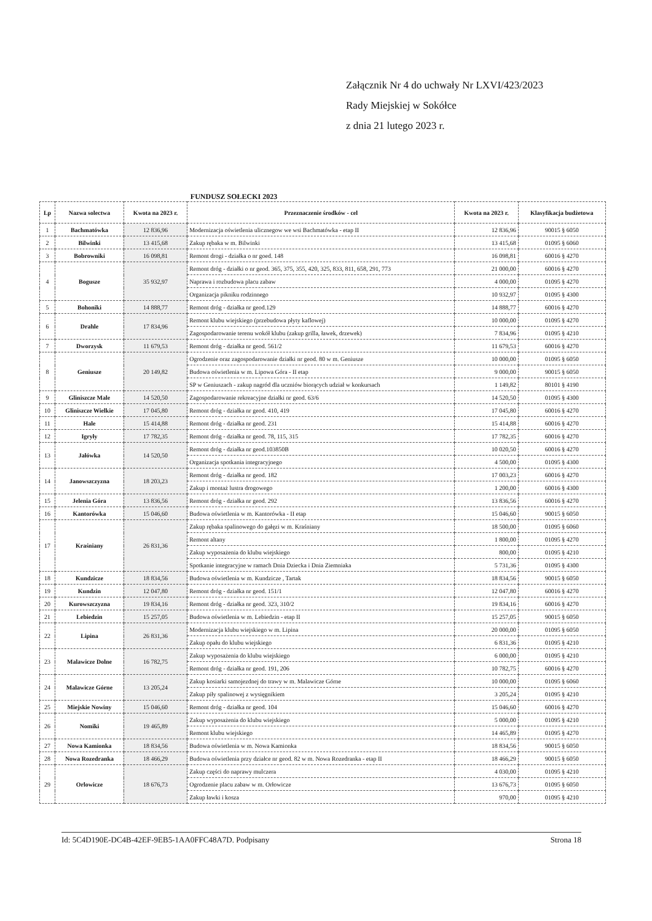Załącznik Nr 4 do uchwały Nr LXVI/423/2023
Rady Miejskiej w Sokółce
z dnia 21 lutego 2023 r.
FUNDUSZ SOŁECKI 2023
| Lp | Nazwa solectwa | Kwota na 2023 r. | Przeznaczenie środków - cel | Kwota na 2023 r. | Klasyfikacja budżetowa |
| --- | --- | --- | --- | --- | --- |
| 1 | Bachmatówka | 12 836,96 | Modernizacja oświetlenia ulicznegow we wsi Bachmatówka - etap II | 12 836,96 | 90015 § 6050 |
| 2 | Bilwinki | 13 415,68 | Zakup rębaka w m. Bilwinki | 13 415,68 | 01095 § 6060 |
| 3 | Bobrowniki | 16 098,81 | Remont drogi - działka o nr goed. 148 | 16 098,81 | 60016 § 4270 |
| 4 | Bogusze | 35 932,97 | Remont dróg - działki o nr geod. 365, 375, 355, 420, 325, 833, 811, 658, 291, 773 | 21 000,00 | 60016 § 4270 |
| | | | Naprawa i rozbudowa placu zabaw | 4 000,00 | 01095 § 4270 |
| | | | Organizacja pikniku rodzinnego | 10 932,97 | 01095 § 4300 |
| 5 | Bohoniki | 14 888,77 | Remont dróg - działka nr geod.129 | 14 888,77 | 60016 § 4270 |
| 6 | Drahle | 17 834,96 | Remont klubu wiejskiego (przebudowa płyty kaflowej) | 10 000,00 | 01095 § 4270 |
| | | | Zagospodarowanie terenu wokół klubu (zakup grilla, ławek, drzewek) | 7 834,96 | 01095 § 4210 |
| 7 | Dworzysk | 11 679,53 | Remont dróg - działka nr geod. 561/2 | 11 679,53 | 60016 § 4270 |
| 8 | Geniusze | 20 149,82 | Ogrodzenie oraz zagospodarowanie działki nr geod. 80 w m. Geniusze | 10 000,00 | 01095 § 6050 |
| | | | Budowa oświetlenia w m. Lipowa Góra - II etap | 9 000,00 | 90015 § 6050 |
| | | | SP w Geniuszach - zakup nagród dla uczniów biorących udział w konkursach | 1 149,82 | 80101 § 4190 |
| 9 | Gliniszcze Male | 14 520,50 | Zagospodarowanie rekreacyjne działki nr geod. 63/6 | 14 520,50 | 01095 § 4300 |
| 10 | Gliniszcze Wielkie | 17 045,80 | Remont dróg - działka nr geod. 410, 419 | 17 045,80 | 60016 § 4270 |
| 11 | Hale | 15 414,88 | Remont dróg - działka nr geod. 231 | 15 414,88 | 60016 § 4270 |
| 12 | Igryły | 17 782,35 | Remont dróg - działka nr geod. 78, 115, 315 | 17 782,35 | 60016 § 4270 |
| 13 | Jałówka | 14 520,50 | Remont dróg - działka nr geod.103850B | 10 020,50 | 60016 § 4270 |
| | | | Organizacja spotkania integracyjnego | 4 500,00 | 01095 § 4300 |
| 14 | Janowszczyzna | 18 203,23 | Remont dróg - działka nr geod. 182 | 17 003,23 | 60016 § 4270 |
| | | | Zakup i montaż lustra drogowego | 1 200,00 | 60016 § 4300 |
| 15 | Jelenia Góra | 13 836,56 | Remont dróg - działka nr geod. 292 | 13 836,56 | 60016 § 4270 |
| 16 | Kantorówka | 15 046,60 | Budowa oświetlenia w m. Kantorówka - II etap | 15 046,60 | 90015 § 6050 |
| 17 | Kraśniany | 26 831,36 | Zakup rębaka spalinowego do gałęzi w m. Kraśniany | 18 500,00 | 01095 § 6060 |
| | | | Remont altany | 1 800,00 | 01095 § 4270 |
| | | | Zakup wyposażenia do klubu wiejskiego | 800,00 | 01095 § 4210 |
| | | | Spotkanie integracyjne w ramach Dnia Dziecka i Dnia Ziemniaka | 5 731,36 | 01095 § 4300 |
| 18 | Kundzicze | 18 834,56 | Budowa oświetlenia w m. Kundzicze , Tartak | 18 834,56 | 90015 § 6050 |
| 19 | Kundzin | 12 047,80 | Remont dróg - działka nr geod. 151/1 | 12 047,80 | 60016 § 4270 |
| 20 | Kurowszczyzna | 19 834,16 | Remont dróg - działka nr geod. 323, 310/2 | 19 834,16 | 60016 § 4270 |
| 21 | Lebiedzin | 15 257,05 | Budowa oświetlenia w m. Lebiedzin - etap II | 15 257,05 | 90015 § 6050 |
| 22 | Lipina | 26 831,36 | Modernizacja klubu wiejskiego w m. Lipina | 20 000,00 | 01095 § 6050 |
| | | | Zakup opału do klubu wiejskiego | 6 831,36 | 01095 § 4210 |
| 23 | Malawicze Dolne | 16 782,75 | Zakup wyposażenia do klubu wiejskiego | 6 000,00 | 01095 § 4210 |
| | | | Remont dróg - działka nr geod. 191, 206 | 10 782,75 | 60016 § 4270 |
| 24 | Malawicze Górne | 13 205,24 | Zakup kosiarki samojezdnej do trawy w m. Malawicze Górne | 10 000,00 | 01095 § 6060 |
| | | | Zakup piły spalinowej z wysięgnikiem | 3 205,24 | 01095 § 4210 |
| 25 | Miejskie Nowiny | 15 046,60 | Remont dróg - działka nr geod. 104 | 15 046,60 | 60016 § 4270 |
| 26 | Nomiki | 19 465,89 | Zakup wyposażenia do klubu wiejskiego | 5 000,00 | 01095 § 4210 |
| | | | Remont klubu wiejskiego | 14 465,89 | 01095 § 4270 |
| 27 | Nowa Kamionka | 18 834,56 | Budowa oświetlenia w m. Nowa Kamionka | 18 834,56 | 90015 § 6050 |
| 28 | Nowa Rozedranka | 18 466,29 | Budowa oświetlenia przy działce nr geod. 82 w m. Nowa Rozedranka - etap II | 18 466,29 | 90015 § 6050 |
| 29 | Orlowicze | 18 676,73 | Zakup części do naprawy mulczera | 4 030,00 | 01095 § 4210 |
| | | | Ogrodzenie placu zabaw w m. Orłowicze | 13 676,73 | 01095 § 6050 |
| | | | Zakup ławki i kosza | 970,00 | 01095 § 4210 |
Id: 5C4D190E-DC4B-42EF-9EB5-1AA0FFC48A7D. Podpisany Strona 18